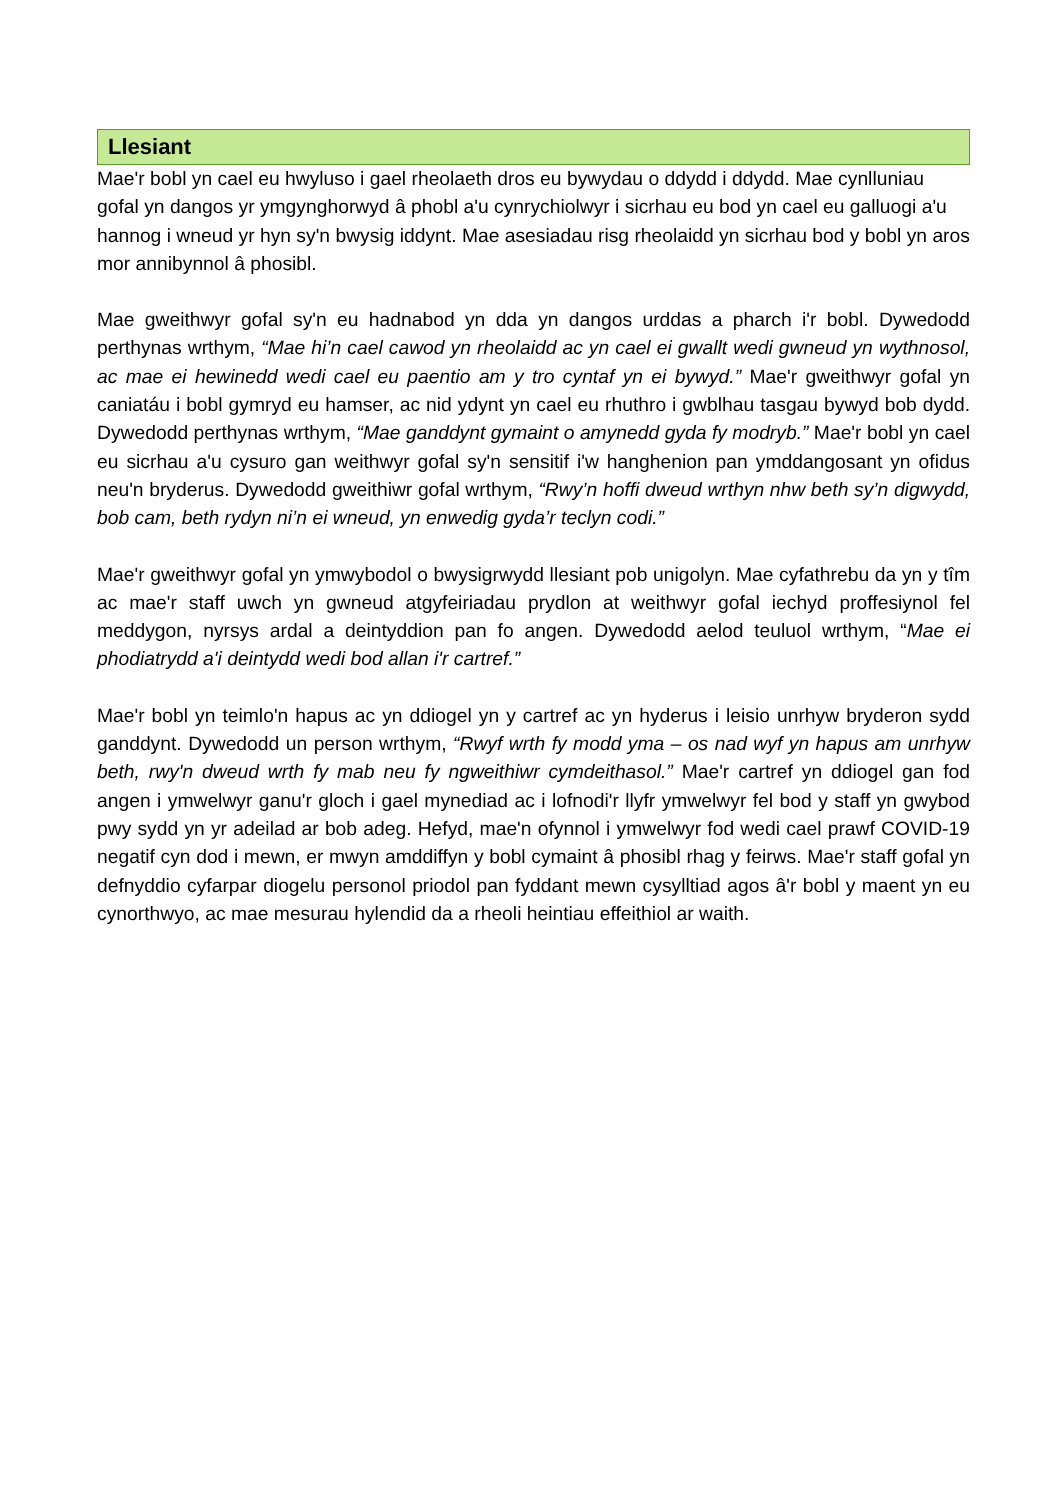Llesiant
Mae'r bobl yn cael eu hwyluso i gael rheolaeth dros eu bywydau o ddydd i ddydd. Mae cynlluniau gofal yn dangos yr ymgynghorwyd â phobl a'u cynrychiolwyr i sicrhau eu bod yn cael eu galluogi a'u hannog i wneud yr hyn sy'n bwysig iddynt. Mae asesiadau risg rheolaidd yn sicrhau bod y bobl yn aros mor annibynnol â phosibl.
Mae gweithwyr gofal sy'n eu hadnabod yn dda yn dangos urddas a pharch i'r bobl. Dywedodd perthynas wrthym, “Mae hi’n cael cawod yn rheolaidd ac yn cael ei gwallt wedi gwneud yn wythnosol, ac mae ei hewinedd wedi cael eu paentio am y tro cyntaf yn ei bywyd.” Mae'r gweithwyr gofal yn caniatáu i bobl gymryd eu hamser, ac nid ydynt yn cael eu rhuthro i gwblhau tasgau bywyd bob dydd. Dywedodd perthynas wrthym, “Mae ganddynt gymaint o amynedd gyda fy modryb.” Mae'r bobl yn cael eu sicrhau a'u cysuro gan weithwyr gofal sy'n sensitif i'w hanghenion pan ymddangosant yn ofidus neu'n bryderus. Dywedodd gweithiwr gofal wrthym, “Rwy’n hoffi dweud wrthyn nhw beth sy’n digwydd, bob cam, beth rydyn ni’n ei wneud, yn enwedig gyda’r teclyn codi.”
Mae'r gweithwyr gofal yn ymwybodol o bwysigrwydd llesiant pob unigolyn. Mae cyfathrebu da yn y tîm ac mae'r staff uwch yn gwneud atgyfeiriadau prydlon at weithwyr gofal iechyd proffesiynol fel meddygon, nyrsys ardal a deintyddion pan fo angen. Dywedodd aelod teuluol wrthym, “Mae ei phodiatrydd a'i deintydd wedi bod allan i'r cartref.”
Mae'r bobl yn teimlo'n hapus ac yn ddiogel yn y cartref ac yn hyderus i leisio unrhyw bryderon sydd ganddynt. Dywedodd un person wrthym, “Rwyf wrth fy modd yma – os nad wyf yn hapus am unrhyw beth, rwy'n dweud wrth fy mab neu fy ngweithiwr cymdeithasol.” Mae'r cartref yn ddiogel gan fod angen i ymwelwyr ganu'r gloch i gael mynediad ac i lofnodi'r llyfr ymwelwyr fel bod y staff yn gwybod pwy sydd yn yr adeilad ar bob adeg. Hefyd, mae'n ofynnol i ymwelwyr fod wedi cael prawf COVID-19 negatif cyn dod i mewn, er mwyn amddiffyn y bobl cymaint â phosibl rhag y feirws. Mae'r staff gofal yn defnyddio cyfarpar diogelu personol priodol pan fyddant mewn cysylltiad agos â'r bobl y maent yn eu cynorthwyo, ac mae mesurau hylendid da a rheoli heintiau effeithiol ar waith.